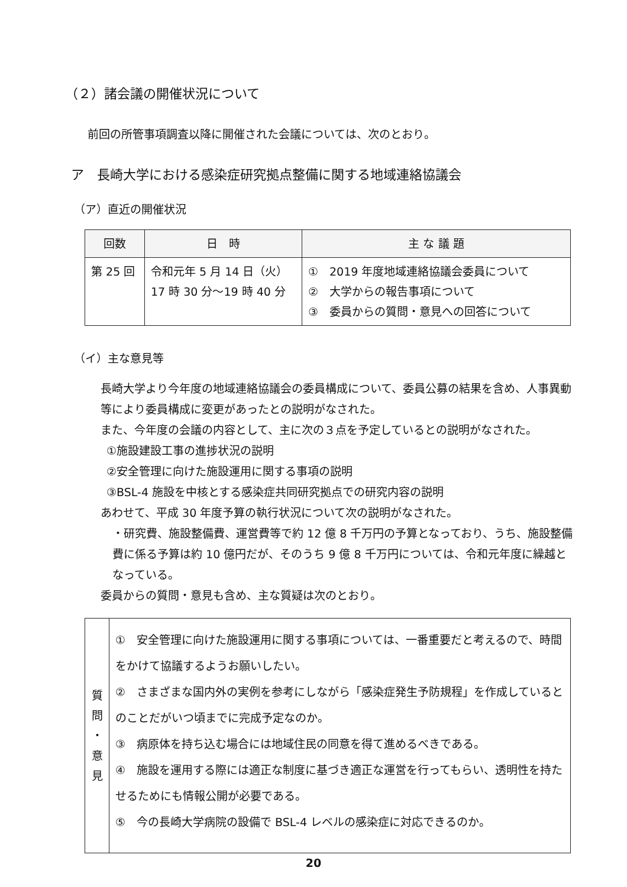（２）諸会議の開催状況について
前回の所管事項調査以降に開催された会議については、次のとおり。
ア　長崎大学における感染症研究拠点整備に関する地域連絡協議会
（ア）直近の開催状況
| 回数 | 日 時 | 主 な 議 題 |
| --- | --- | --- |
| 第 25 回 | 令和元年 5 月 14 日（火） 17 時 30 分～19 時 40 分 | ① 2019 年度地域連絡協議会委員について ② 大学からの報告事項について ③ 委員からの質問・意見への回答について |
（イ）主な意見等
長崎大学より今年度の地域連絡協議会の委員構成について、委員公募の結果を含め、人事異動等により委員構成に変更があったとの説明がなされた。
また、今年度の会議の内容として、主に次の３点を予定しているとの説明がなされた。
①施設建設工事の進捗状況の説明
②安全管理に向けた施設運用に関する事項の説明
③BSL-4 施設を中核とする感染症共同研究拠点での研究内容の説明
あわせて、平成 30 年度予算の執行状況について次の説明がなされた。
・研究費、施設整備費、運営費等で約 12 億 8 千万円の予算となっており、うち、施設整備費に係る予算は約 10 億円だが、そのうち 9 億 8 千万円については、令和元年度に繰越となっている。
委員からの質問・意見も含め、主な質疑は次のとおり。
| 質 問 ・ 意 見 | ① 安全管理に向けた施設運用に関する事項については、一番重要だと考えるので、時間をかけて協議するようお願いしたい。 ② さまざまな国内外の実例を参考にしながら「感染症発生予防規程」を作成しているとのことだがいつ頃までに完成予定なのか。 ③ 病原体を持ち込む場合には地域住民の同意を得て進めるべきである。 ④ 施設を運用する際には適正な制度に基づき適正な運営を行ってもらい、透明性を持たせるためにも情報公開が必要である。 ⑤ 今の長崎大学病院の設備で BSL-4 レベルの感染症に対応できるのか。 |
20